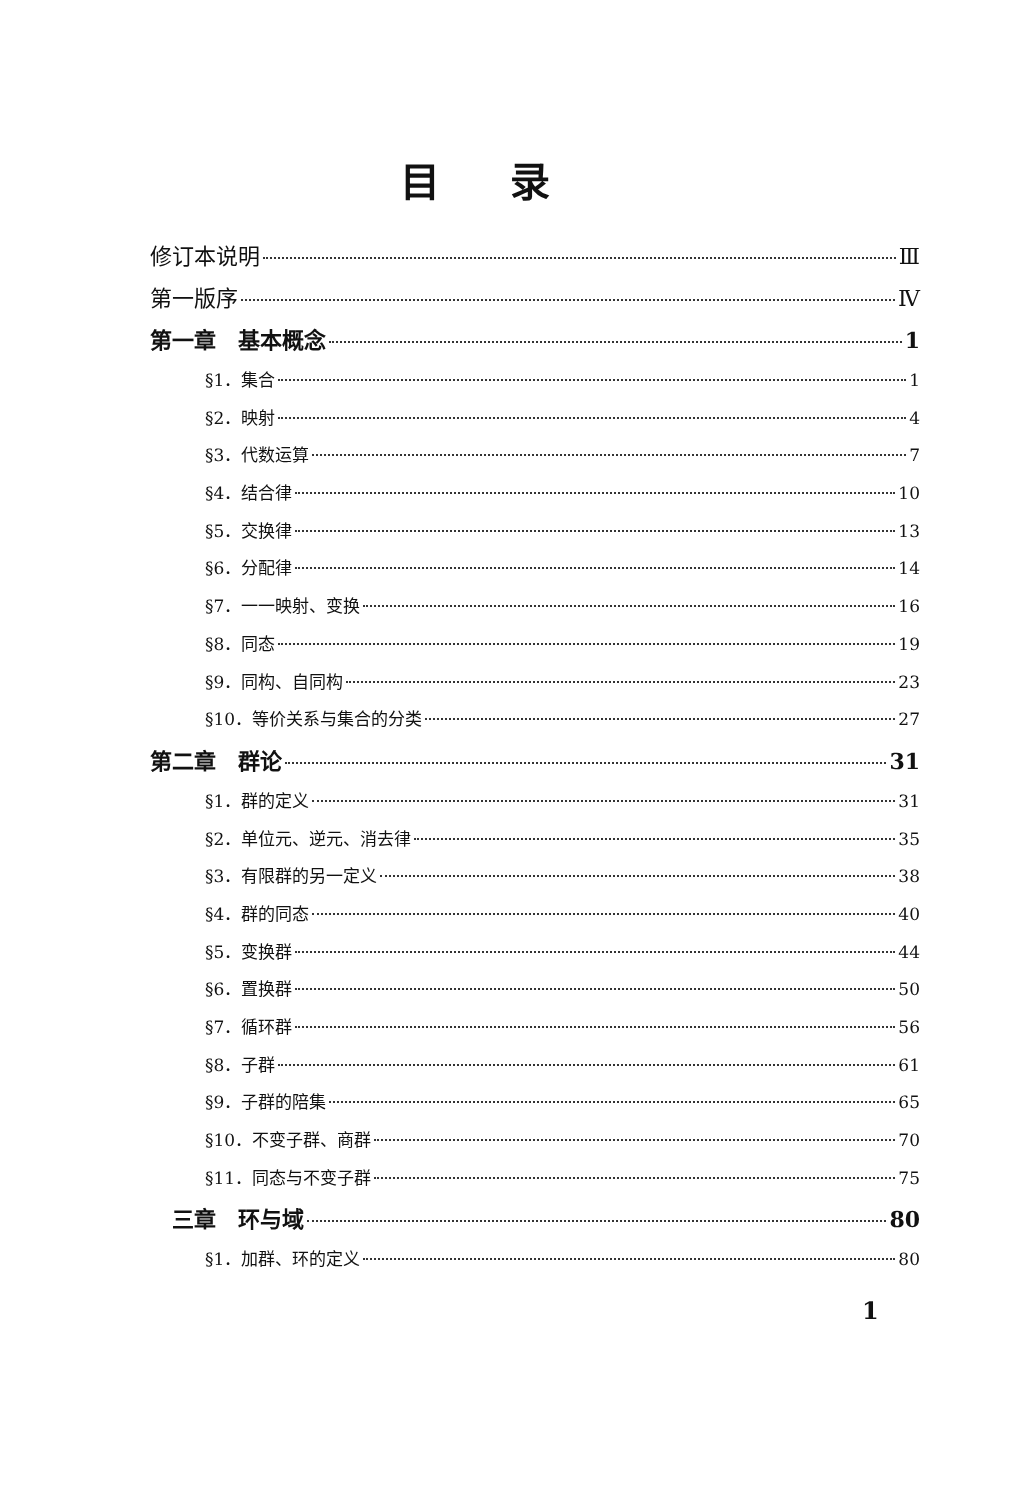目录
修订本说明 Ⅲ
第一版序 Ⅳ
第一章　基本概念 1
§1．集合 1
§2．映射 4
§3．代数运算 7
§4．结合律 10
§5．交换律 13
§6．分配律 14
§7．一一映射、变换 16
§8．同态 19
§9．同构、自同构 23
§10．等价关系与集合的分类 27
第二章　群论 31
§1．群的定义 31
§2．单位元、逆元、消去律 35
§3．有限群的另一定义 38
§4．群的同态 40
§5．变换群 44
§6．置换群 50
§7．循环群 56
§8．子群 61
§9．子群的陪集 65
§10．不变子群、商群 70
§11．同态与不变子群 75
　三章　环与域 80
§1．加群、环的定义 80
1